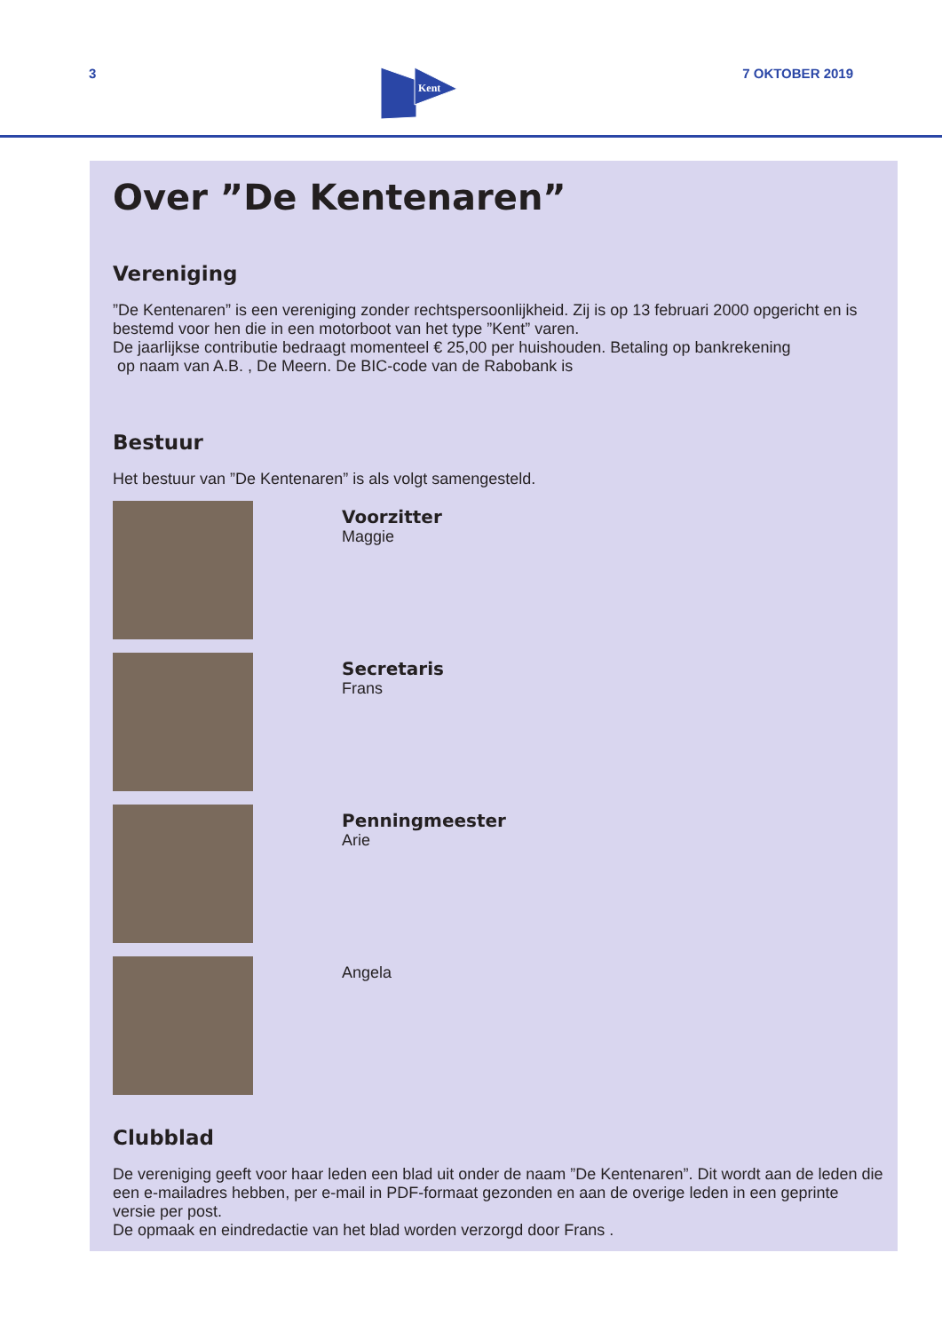3
Kent
7 OKTOBER 2019
Over ”De Kentenaren”
Vereniging
”De Kentenaren” is een vereniging zonder rechtspersoonlijkheid. Zij is op 13 februari 2000 opgericht en is bestemd voor hen die in een motorboot van het type ”Kent” varen.
De jaarlijkse contributie bedraagt momenteel € 25,00 per huishouden. Betaling op bankrekening
op naam van A.B. , De Meern. De BIC-code van de Rabobank is
Bestuur
Het bestuur van ”De Kentenaren” is als volgt samengesteld.
Voorzitter
Maggie
Secretaris
Frans
Penningmeester
Arie
Angela
Clubblad
De vereniging geeft voor haar leden een blad uit onder de naam ”De Kentenaren”. Dit wordt aan de leden die een e-mailadres hebben, per e-mail in PDF-formaat gezonden en aan de overige leden in een geprinte versie per post.
De opmaak en eindredactie van het blad worden verzorgd door Frans .